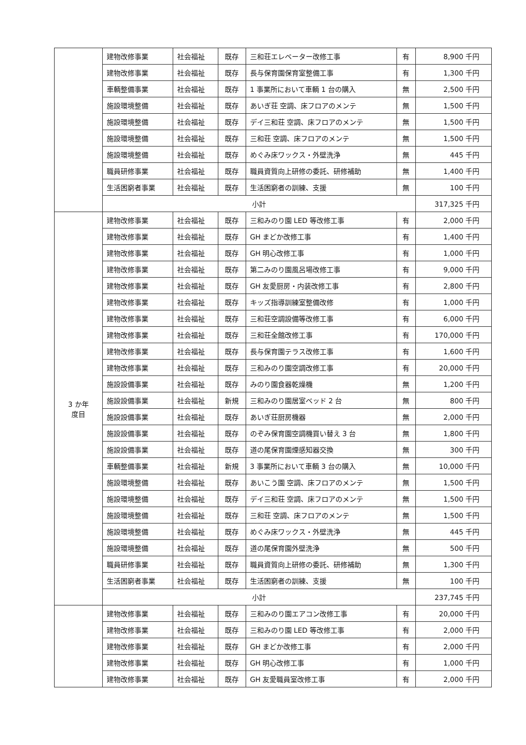| | 建物改修事業 | 社会福祉 | 既存 | 三和荘エレベーター改修工事 | 有 | 8,900 千円 |
| | 建物改修事業 | 社会福祉 | 既存 | 長与保育園保育室整備工事 | 有 | 1,300 千円 |
| | 車輌整備事業 | 社会福祉 | 既存 | 1 事業所において車輌 1 台の購入 | 無 | 2,500 千円 |
| | 施設環境整備 | 社会福祉 | 既存 | あいぎ荘 空調、床フロアのメンテ | 無 | 1,500 千円 |
| | 施設環境整備 | 社会福祉 | 既存 | デイ三和荘 空調、床フロアのメンテ | 無 | 1,500 千円 |
| | 施設環境整備 | 社会福祉 | 既存 | 三和荘 空調、床フロアのメンテ | 無 | 1,500 千円 |
| | 施設環境整備 | 社会福祉 | 既存 | めぐみ床ワックス・外壁洗浄 | 無 | 445 千円 |
| | 職員研修事業 | 社会福祉 | 既存 | 職員資質向上研修の委託、研修補助 | 無 | 1,400 千円 |
| | 生活困窮者事業 | 社会福祉 | 既存 | 生活困窮者の訓練、支援 | 無 | 100 千円 |
| | 小計 | | | | | 317,325 千円 |
| 3 か年 度目 | 建物改修事業 | 社会福祉 | 既存 | 三和みのり園 LED 等改修工事 | 有 | 2,000 千円 |
| | 建物改修事業 | 社会福祉 | 既存 | GH まどか改修工事 | 有 | 1,400 千円 |
| | 建物改修事業 | 社会福祉 | 既存 | GH 明心改修工事 | 有 | 1,000 千円 |
| | 建物改修事業 | 社会福祉 | 既存 | 第二みのり園風呂場改修工事 | 有 | 9,000 千円 |
| | 建物改修事業 | 社会福祉 | 既存 | GH 友愛厨房・内装改修工事 | 有 | 2,800 千円 |
| | 建物改修事業 | 社会福祉 | 既存 | キッズ指導訓練室整備改修 | 有 | 1,000 千円 |
| | 建物改修事業 | 社会福祉 | 既存 | 三和荘空調設備等改修工事 | 有 | 6,000 千円 |
| | 建物改修事業 | 社会福祉 | 既存 | 三和荘全館改修工事 | 有 | 170,000 千円 |
| | 建物改修事業 | 社会福祉 | 既存 | 長与保育園テラス改修工事 | 有 | 1,600 千円 |
| | 建物改修事業 | 社会福祉 | 既存 | 三和みのり園空調改修工事 | 有 | 20,000 千円 |
| | 施設設備事業 | 社会福祉 | 既存 | みのり園食器乾燥機 | 無 | 1,200 千円 |
| | 施設設備事業 | 社会福祉 | 新規 | 三和みのり園居室ベッド 2 台 | 無 | 800 千円 |
| | 施設設備事業 | 社会福祉 | 既存 | あいぎ荘厨房機器 | 無 | 2,000 千円 |
| | 施設設備事業 | 社会福祉 | 既存 | のぞみ保育園空調機買い替え 3 台 | 無 | 1,800 千円 |
| | 施設設備事業 | 社会福祉 | 既存 | 道の尾保育園煙感知器交換 | 無 | 300 千円 |
| | 車輌整備事業 | 社会福祉 | 新規 | 3 事業所において車輌 3 台の購入 | 無 | 10,000 千円 |
| | 施設環境整備 | 社会福祉 | 既存 | あいこう園 空調、床フロアのメンテ | 無 | 1,500 千円 |
| | 施設環境整備 | 社会福祉 | 既存 | デイ三和荘 空調、床フロアのメンテ | 無 | 1,500 千円 |
| | 施設環境整備 | 社会福祉 | 既存 | 三和荘 空調、床フロアのメンテ | 無 | 1,500 千円 |
| | 施設環境整備 | 社会福祉 | 既存 | めぐみ床ワックス・外壁洗浄 | 無 | 445 千円 |
| | 施設環境整備 | 社会福祉 | 既存 | 道の尾保育園外壁洗浄 | 無 | 500 千円 |
| | 職員研修事業 | 社会福祉 | 既存 | 職員資質向上研修の委託、研修補助 | 無 | 1,300 千円 |
| | 生活困窮者事業 | 社会福祉 | 既存 | 生活困窮者の訓練、支援 | 無 | 100 千円 |
| | 小計 | | | | | 237,745 千円 |
| | 建物改修事業 | 社会福祉 | 既存 | 三和みのり園エアコン改修工事 | 有 | 20,000 千円 |
| | 建物改修事業 | 社会福祉 | 既存 | 三和みのり園 LED 等改修工事 | 有 | 2,000 千円 |
| | 建物改修事業 | 社会福祉 | 既存 | GH まどか改修工事 | 有 | 2,000 千円 |
| | 建物改修事業 | 社会福祉 | 既存 | GH 明心改修工事 | 有 | 1,000 千円 |
| | 建物改修事業 | 社会福祉 | 既存 | GH 友愛職員室改修工事 | 有 | 2,000 千円 |